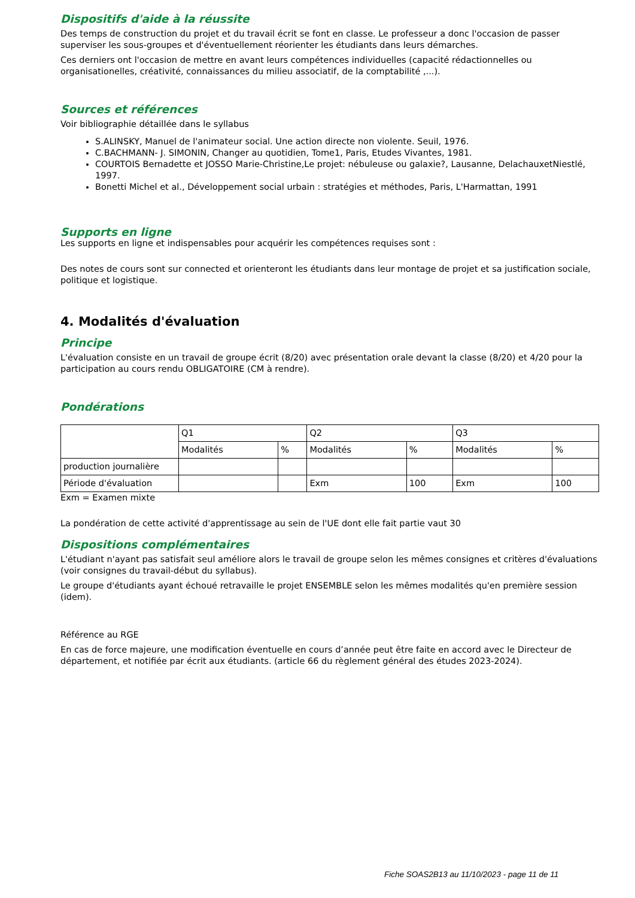Dispositifs d'aide à la réussite
Des temps de construction du projet et du travail écrit se font en classe. Le professeur a donc l'occasion de passer superviser les sous-groupes et d'éventuellement réorienter les étudiants dans leurs démarches.
Ces derniers ont l'occasion de mettre en avant leurs compétences individuelles (capacité rédactionnelles ou organisationelles, créativité, connaissances du milieu associatif, de la comptabilité ,...).
Sources et références
Voir bibliographie détaillée dans le syllabus
S.ALINSKY, Manuel de l'animateur social. Une action directe non violente. Seuil, 1976.
C.BACHMANN- J. SIMONIN, Changer au quotidien, Tome1, Paris, Etudes Vivantes, 1981.
COURTOIS Bernadette et JOSSO Marie-Christine,Le projet: nébuleuse ou galaxie?, Lausanne, DelachauxetNiestlé, 1997.
Bonetti Michel et al., Développement social urbain : stratégies et méthodes, Paris, L'Harmattan, 1991
Supports en ligne
Les supports en ligne et indispensables pour acquérir les compétences requises sont :
Des notes de cours sont sur connected et orienteront les étudiants dans leur montage de projet et sa justification sociale, politique et logistique.
4. Modalités d'évaluation
Principe
L'évaluation consiste en un travail de groupe écrit (8/20) avec présentation orale devant la classe (8/20) et 4/20 pour la participation au cours rendu OBLIGATOIRE (CM à rendre).
Pondérations
| | Q1 | | Q2 | | Q3 | |
| | Modalités | % | Modalités | % | Modalités | % |
| production journalière | | | | | | |
| Période d'évaluation | | | Exm | 100 | Exm | 100 |
Exm = Examen mixte
La pondération de cette activité d'apprentissage au sein de l'UE dont elle fait partie vaut 30
Dispositions complémentaires
L'étudiant n'ayant pas satisfait seul améliore alors le travail de groupe selon les mêmes consignes et critères d'évaluations (voir consignes du travail-début du syllabus).
Le groupe d'étudiants ayant échoué retravaille le projet ENSEMBLE selon les mêmes modalités qu'en première session (idem).
Référence au RGE
En cas de force majeure, une modification éventuelle en cours d’année peut être faite en accord avec le Directeur de département, et notifiée par écrit aux étudiants. (article 66 du règlement général des études 2023-2024).
Fiche SOAS2B13 au 11/10/2023 - page 11 de 11